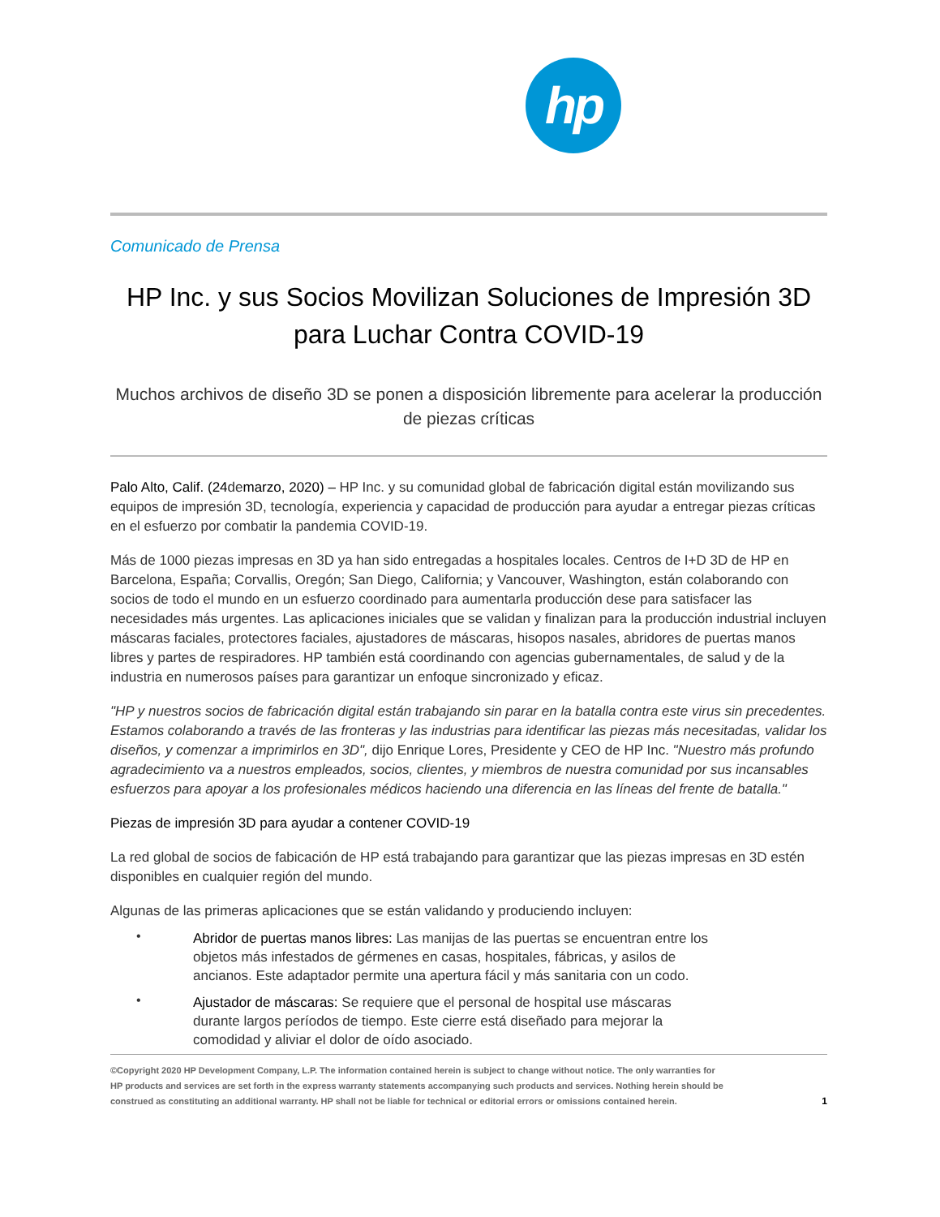hp
Comunicado de Prensa
HP Inc. y sus Socios Movilizan Soluciones de Impresión 3D para Luchar Contra COVID-19
Muchos archivos de diseño 3D se ponen a disposición libremente para acelerar la producción de piezas críticas
Palo Alto, Calif. (24demarzo, 2020) – HP Inc. y su comunidad global de fabricación digital están movilizando sus equipos de impresión 3D, tecnología, experiencia y capacidad de producción para ayudar a entregar piezas críticas en el esfuerzo por combatir la pandemia COVID-19.
Más de 1000 piezas impresas en 3D ya han sido entregadas a hospitales locales. Centros de I+D 3D de HP en Barcelona, España; Corvallis, Oregón; San Diego, California; y Vancouver, Washington, están colaborando con socios de todo el mundo en un esfuerzo coordinado para aumentarla producción dese para satisfacer las necesidades más urgentes. Las aplicaciones iniciales que se validan y finalizan para la producción industrial incluyen máscaras faciales, protectores faciales, ajustadores de máscaras, hisopos nasales, abridores de puertas manos libres y partes de respiradores. HP también está coordinando con agencias gubernamentales, de salud y de la industria en numerosos países para garantizar un enfoque sincronizado y eficaz.
"HP y nuestros socios de fabricación digital están trabajando sin parar en la batalla contra este virus sin precedentes. Estamos colaborando a través de las fronteras y las industrias para identificar las piezas más necesitadas, validar los diseños, y comenzar a imprimirlos en 3D", dijo Enrique Lores, Presidente y CEO de HP Inc. "Nuestro más profundo agradecimiento va a nuestros empleados, socios, clientes, y miembros de nuestra comunidad por sus incansables esfuerzos para apoyar a los profesionales médicos haciendo una diferencia en las líneas del frente de batalla."
Piezas de impresión 3D para ayudar a contener COVID-19
La red global de socios de fabicación de HP está trabajando para garantizar que las piezas impresas en 3D estén disponibles en cualquier región del mundo.
Algunas de las primeras aplicaciones que se están validando y produciendo incluyen:
•
Abridor de puertas manos libres: Las manijas de las puertas se encuentran entre los objetos más infestados de gérmenes en casas, hospitales, fábricas, y asilos de ancianos. Este adaptador permite una apertura fácil y más sanitaria con un codo.
•
Ajustador de máscaras: Se requiere que el personal de hospital use máscaras durante largos períodos de tiempo. Este cierre está diseñado para mejorar la comodidad y aliviar el dolor de oído asociado.
©Copyright 2020 HP Development Company, L.P. The information contained herein is subject to change without notice. The only warranties for HP products and services are set forth in the express warranty statements accompanying such products and services. Nothing herein should be construed as constituting an additional warranty. HP shall not be liable for technical or editorial errors or omissions contained herein.
1